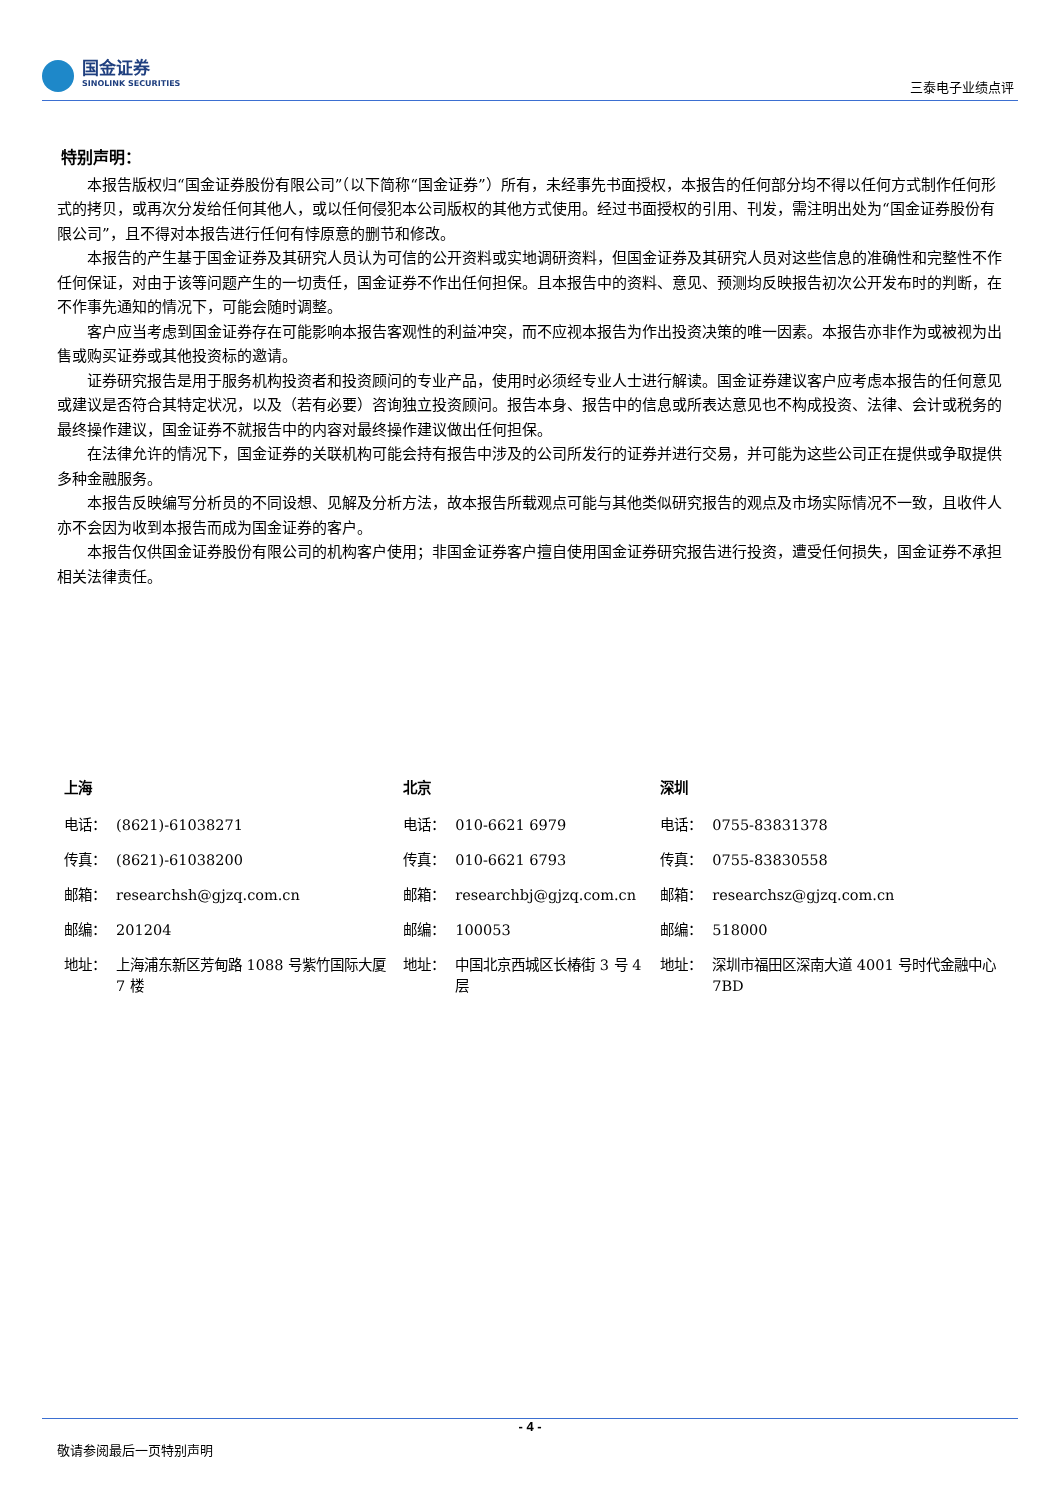国金证券
SINOLINK SECURITIES
三泰电子业绩点评
特别声明：
本报告版权归“国金证券股份有限公司”（以下简称“国金证券”）所有，未经事先书面授权，本报告的任何部分均不得以任何方式制作任何形式的拷贝，或再次分发给任何其他人，或以任何侵犯本公司版权的其他方式使用。经过书面授权的引用、刊发，需注明出处为“国金证券股份有限公司”，且不得对本报告进行任何有悖原意的删节和修改。
本报告的产生基于国金证券及其研究人员认为可信的公开资料或实地调研资料，但国金证券及其研究人员对这些信息的准确性和完整性不作任何保证，对由于该等问题产生的一切责任，国金证券不作出任何担保。且本报告中的资料、意见、预测均反映报告初次公开发布时的判断，在不作事先通知的情况下，可能会随时调整。
客户应当考虑到国金证券存在可能影响本报告客观性的利益冲突，而不应视本报告为作出投资决策的唯一因素。本报告亦非作为或被视为出售或购买证券或其他投资标的邀请。
证券研究报告是用于服务机构投资者和投资顾问的专业产品，使用时必须经专业人士进行解读。国金证券建议客户应考虑本报告的任何意见或建议是否符合其特定状况，以及（若有必要）咨询独立投资顾问。报告本身、报告中的信息或所表达意见也不构成投资、法律、会计或税务的最终操作建议，国金证券不就报告中的内容对最终操作建议做出任何担保。
在法律允许的情况下，国金证券的关联机构可能会持有报告中涉及的公司所发行的证券并进行交易，并可能为这些公司正在提供或争取提供多种金融服务。
本报告反映编写分析员的不同设想、见解及分析方法，故本报告所载观点可能与其他类似研究报告的观点及市场实际情况不一致，且收件人亦不会因为收到本报告而成为国金证券的客户。
本报告仅供国金证券股份有限公司的机构客户使用；非国金证券客户擅自使用国金证券研究报告进行投资，遭受任何损失，国金证券不承担相关法律责任。
| 上海 | | 北京 | | 深圳 | |
| --- | --- | --- | --- | --- | --- |
| 电话： | (8621)-61038271 | 电话： | 010-6621 6979 | 电话： | 0755-83831378 |
| 传真： | (8621)-61038200 | 传真： | 010-6621 6793 | 传真： | 0755-83830558 |
| 邮箱： | researchsh@gjzq.com.cn | 邮箱： | researchbj@gjzq.com.cn | 邮箱： | researchsz@gjzq.com.cn |
| 邮编： | 201204 | 邮编： | 100053 | 邮编： | 518000 |
| 地址： | 上海浦东新区芳甸路 1088 号紫竹国际大厦 7 楼 | 地址： | 中国北京西城区长椿街 3 号 4 层 | 地址： | 深圳市福田区深南大道 4001 号时代金融中心 7BD |
- 4 -
敬请参阅最后一页特别声明